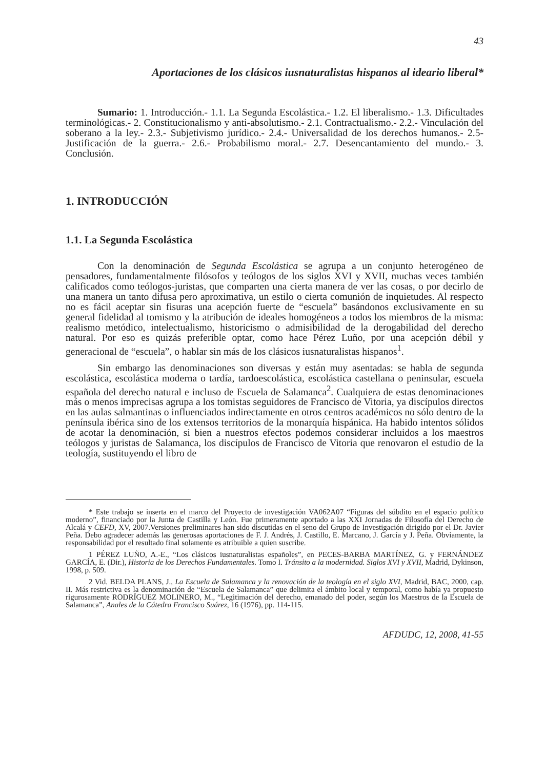43
Aportaciones de los clásicos iusnaturalistas hispanos al ideario liberal*
Sumario: 1. Introducción.- 1.1. La Segunda Escolástica.- 1.2. El liberalismo.- 1.3. Dificultades terminológicas.- 2. Constitucionalismo y anti-absolutismo.- 2.1. Contractualismo.- 2.2.- Vinculación del soberano a la ley.- 2.3.- Subjetivismo jurídico.- 2.4.- Universalidad de los derechos humanos.- 2.5- Justificación de la guerra.- 2.6.- Probabilismo moral.- 2.7. Desencantamiento del mundo.- 3. Conclusión.
1. INTRODUCCIÓN
1.1. La Segunda Escolástica
Con la denominación de Segunda Escolástica se agrupa a un conjunto heterogéneo de pensadores, fundamentalmente filósofos y teólogos de los siglos XVI y XVII, muchas veces también calificados como teólogos-juristas, que comparten una cierta manera de ver las cosas, o por decirlo de una manera un tanto difusa pero aproximativa, un estilo o cierta comunión de inquietudes. Al respecto no es fácil aceptar sin fisuras una acepción fuerte de “escuela” basándonos exclusivamente en su general fidelidad al tomismo y la atribución de ideales homogéneos a todos los miembros de la misma: realismo metódico, intelectualismo, historicismo o admisibilidad de la derogabilidad del derecho natural. Por eso es quizás preferible optar, como hace Pérez Luño, por una acepción débil y generacional de “escuela”, o hablar sin más de los clásicos iusnaturalistas hispanos<sup>1</sup>.
Sin embargo las denominaciones son diversas y están muy asentadas: se habla de segunda escolástica, escolástica moderna o tardía, tardoescolástica, escolástica castellana o peninsular, escuela española del derecho natural e incluso de Escuela de Salamanca<sup>2</sup>. Cualquiera de estas denominaciones más o menos imprecisas agrupa a los tomistas seguidores de Francisco de Vitoria, ya discípulos directos en las aulas salmantinas o influenciados indirectamente en otros centros académicos no sólo dentro de la península ibérica sino de los extensos territorios de la monarquía hispánica. Ha habido intentos sólidos de acotar la denominación, si bien a nuestros efectos podemos considerar incluidos a los maestros teólogos y juristas de Salamanca, los discípulos de Francisco de Vitoria que renovaron el estudio de la teología, sustituyendo el libro de
* Este trabajo se inserta en el marco del Proyecto de investigación VA062A07 “Figuras del súbdito en el espacio político moderno”, financiado por la Junta de Castilla y León. Fue primeramente aportado a las XXI Jornadas de Filosofía del Derecho de Alcalá y CEFD, XV, 2007.Versiones preliminares han sido discutidas en el seno del Grupo de Investigación dirigido por el Dr. Javier Peña. Debo agradecer además las generosas aportaciones de F. J. Andrés, J. Castillo, E. Marcano, J. García y J. Peña. Obviamente, la responsabilidad por el resultado final solamente es atribuible a quien suscribe.
1 PÉREZ LUÑO, A.-E., “Los clásicos iusnaturalistas españoles”, en PECES-BARBA MARTÍNEZ, G. y FERNÁNDEZ GARCÍA, E. (Dir.), Historia de los Derechos Fundamentales. Tomo I. Tránsito a la modernidad. Siglos XVI y XVII, Madrid, Dykinson, 1998, p. 509.
2 Vid. BELDA PLANS, J., La Escuela de Salamanca y la renovación de la teología en el siglo XVI, Madrid, BAC, 2000, cap. II. Más restrictiva es la denominación de “Escuela de Salamanca” que delimita el ámbito local y temporal, como había ya propuesto rigurosamente RODRÍGUEZ MOLINERO, M., “Legitimación del derecho, emanado del poder, según los Maestros de la Escuela de Salamanca”, Anales de la Cátedra Francisco Suárez, 16 (1976), pp. 114-115.
AFDUDC, 12, 2008, 41-55